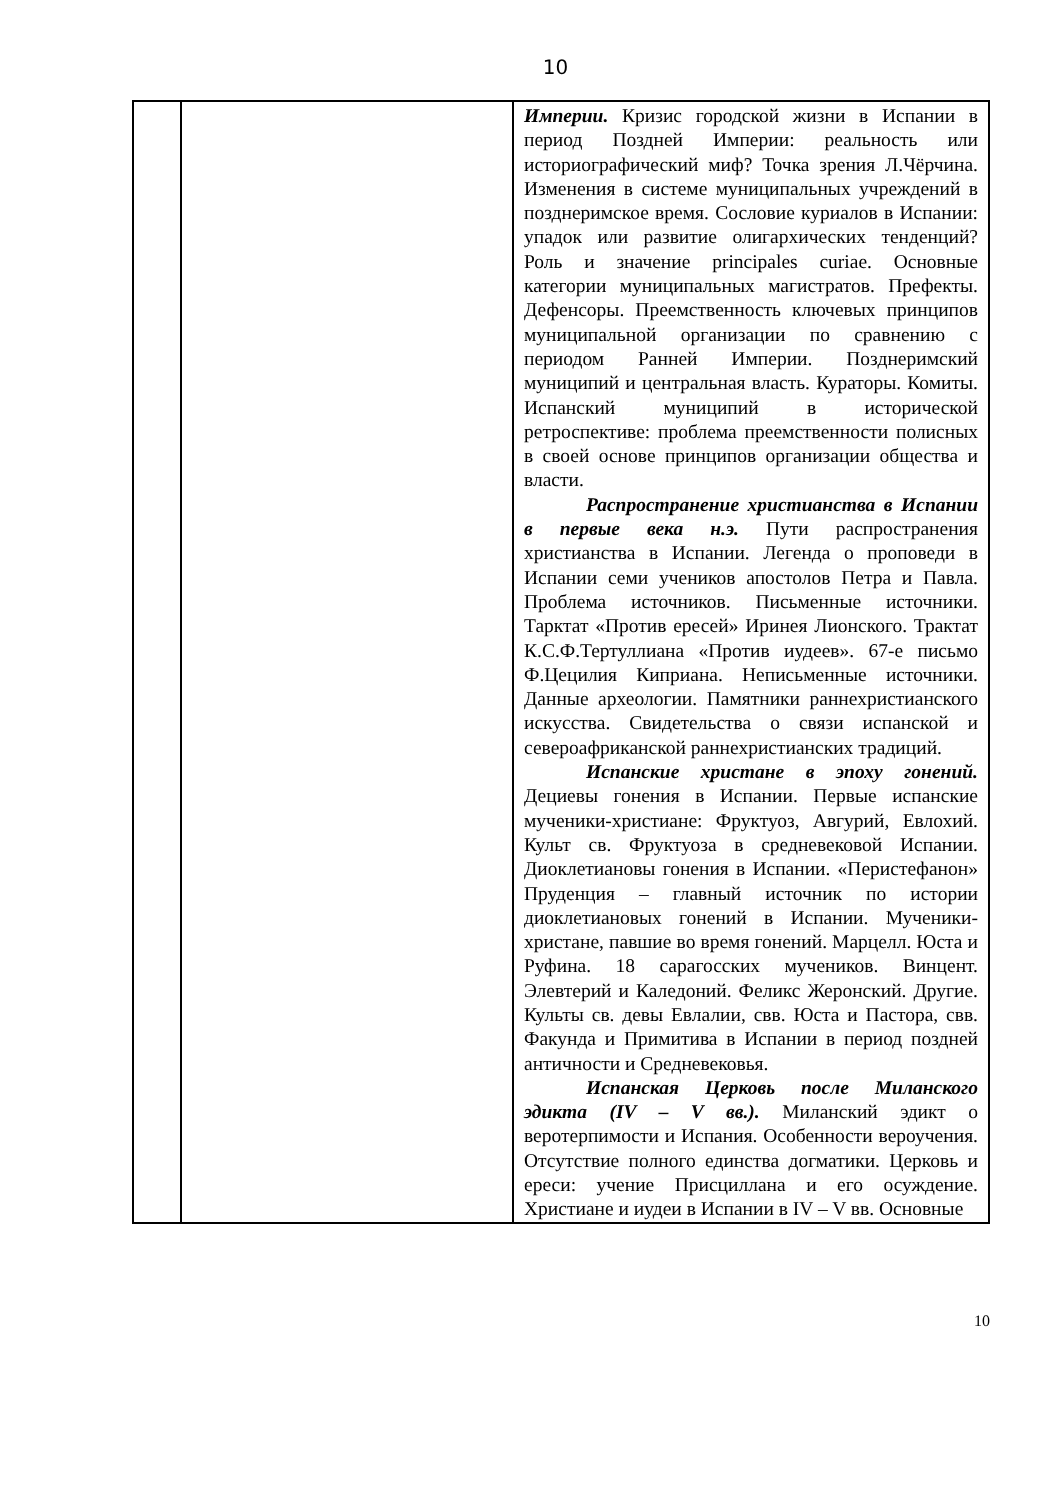10
| | | Империи. Кризис городской жизни в Испании в период Поздней Империи: реальность или историографический миф? Точка зрения Л.Чёрчина. Изменения в системе муниципальных учреждений в позднеримское время. Сословие куриалов в Испании: упадок или развитие олигархических тенденций? Роль и значение principales curiae. Основные категории муниципальных магистратов. Префекты. Дефенсоры. Преемственность ключевых принципов муниципальной организации по сравнению с периодом Ранней Империи. Позднеримский муниципий и центральная власть. Кураторы. Комиты. Испанский муниципий в исторической ретроспективе: проблема преемственности полисных в своей основе принципов организации общества и власти. Распространение христианства в Испании в первые века н.э. Пути распространения христианства в Испании. Легенда о проповеди в Испании семи учеников апостолов Петра и Павла. Проблема источников. Письменные источники. Тарктат «Против ересей» Иринея Лионского. Трактат К.С.Ф.Тертуллиана «Против иудеев». 67-е письмо Ф.Цецилия Киприана. Неписьменные источники. Данные археологии. Памятники раннехристианского искусства. Свидетельства о связи испанской и североафриканской раннехристианских традиций. Испанские христане в эпоху гонений. Дециевы гонения в Испании. Первые испанские мученики-христиане: Фруктуоз, Авгурий, Евлохий. Культ св. Фруктуоза в средневековой Испании. Диоклетиановы гонения в Испании. «Перистефанон» Пруденция – главный источник по истории диоклетиановых гонений в Испании. Мученики-христане, павшие во время гонений. Марцелл. Юста и Руфина. 18 сарагосских мучеников. Винцент. Элевтерий и Каледоний. Феликс Жеронский. Другие. Культы св. девы Евлалии, свв. Юста и Пастора, свв. Факунда и Примитива в Испании в период поздней античности и Средневековья. Испанская Церковь после Миланского эдикта (IV – V вв.). Миланский эдикт о веротерпимости и Испания. Особенности вероучения. Отсутствие полного единства догматики. Церковь и ереси: учение Присциллана и его осуждение. Христиане и иудеи в Испании в IV – V вв. Основные |
10